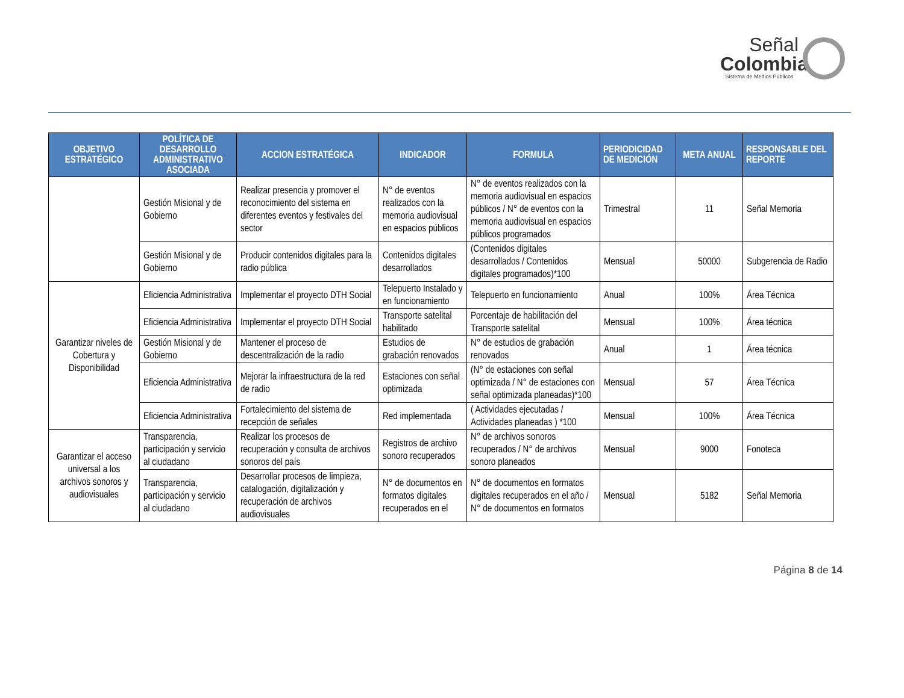Señal
Colombia
Sistema de Medios Públicos
| OBJETIVO ESTRATÉGICO | POLÍTICA DE DESARROLLO ADMINISTRATIVO ASOCIADA | ACCION ESTRATÉGICA | INDICADOR | FORMULA | PERIODICIDAD DE MEDICIÓN | META ANUAL | RESPONSABLE DEL REPORTE |
| --- | --- | --- | --- | --- | --- | --- | --- |
| | Gestión Misional y de Gobierno | Realizar presencia y promover el reconocimiento del sistema en diferentes eventos y festivales del sector | N° de eventos realizados con la memoria audiovisual en espacios públicos | N° de eventos realizados con la memoria audiovisual en espacios públicos / N° de eventos con la memoria audiovisual en espacios públicos programados | Trimestral | 11 | Señal Memoria |
| | Gestión Misional y de Gobierno | Producir contenidos digitales para la radio pública | Contenidos digitales desarrollados | (Contenidos digitales desarrollados / Contenidos digitales programados)*100 | Mensual | 50000 | Subgerencia de Radio |
| Garantizar niveles de Cobertura y Disponibilidad | Eficiencia Administrativa | Implementar el proyecto DTH Social | Telepuerto Instalado y en funcionamiento | Telepuerto en funcionamiento | Anual | 100% | Área Técnica |
| | Eficiencia Administrativa | Implementar el proyecto DTH Social | Transporte satelital habilitado | Porcentaje de habilitación del Transporte satelital | Mensual | 100% | Área técnica |
| | Gestión Misional y de Gobierno | Mantener el proceso de descentralización de la radio | Estudios de grabación renovados | N° de estudios de grabación renovados | Anual | 1 | Área técnica |
| | Eficiencia Administrativa | Mejorar la infraestructura de la red de radio | Estaciones con señal optimizada | (N° de estaciones con señal optimizada / N° de estaciones con señal optimizada planeadas)*100 | Mensual | 57 | Área Técnica |
| | Eficiencia Administrativa | Fortalecimiento del sistema de recepción de señales | Red implementada | ( Actividades ejecutadas / Actividades planeadas ) *100 | Mensual | 100% | Área Técnica |
| Garantizar el acceso universal a los archivos sonoros y audiovisuales | Transparencia, participación y servicio al ciudadano | Realizar los procesos de recuperación y consulta de archivos sonoros del país | Registros de archivo sonoro recuperados | N° de archivos sonoros recuperados / N° de archivos sonoro planeados | Mensual | 9000 | Fonoteca |
| | Transparencia, participación y servicio al ciudadano | Desarrollar procesos de limpieza, catalogación, digitalización y recuperación de archivos audiovisuales | N° de documentos en formatos digitales recuperados en el | N° de documentos en formatos digitales recuperados en el año / N° de documentos en formatos | Mensual | 5182 | Señal Memoria |
Página 8 de 14